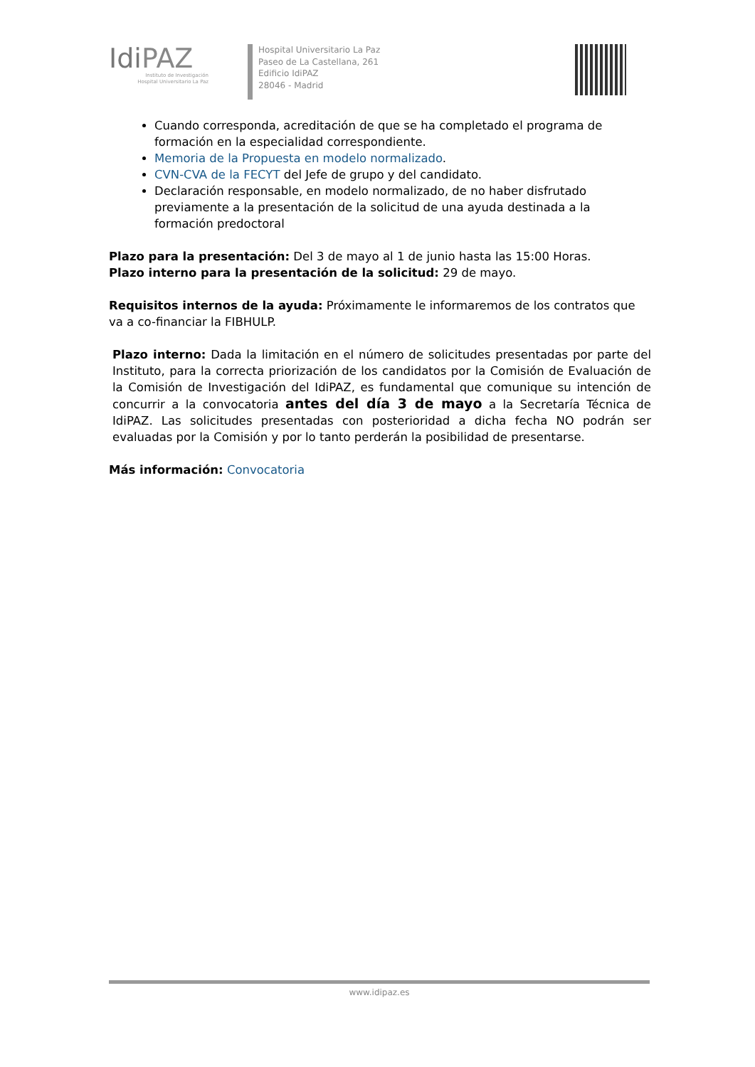IdiPAZ
Instituto de Investigación
Hospital Universitario La Paz
Hospital Universitario La Paz
Paseo de La Castellana, 261
Edificio IdiPAZ
28046 - Madrid
Cuando corresponda, acreditación de que se ha completado el programa de formación en la especialidad correspondiente.
Memoria de la Propuesta en modelo normalizado.
CVN-CVA de la FECYT del Jefe de grupo y del candidato.
Declaración responsable, en modelo normalizado, de no haber disfrutado previamente a la presentación de la solicitud de una ayuda destinada a la formación predoctoral
Plazo para la presentación: Del 3 de mayo al 1 de junio hasta las 15:00 Horas.
Plazo interno para la presentación de la solicitud: 29 de mayo.
Requisitos internos de la ayuda: Próximamente le informaremos de los contratos que va a co-financiar la FIBHULP.
Plazo interno: Dada la limitación en el número de solicitudes presentadas por parte del Instituto, para la correcta priorización de los candidatos por la Comisión de Evaluación de la Comisión de Investigación del IdiPAZ, es fundamental que comunique su intención de concurrir a la convocatoria antes del día 3 de mayo a la Secretaría Técnica de IdiPAZ. Las solicitudes presentadas con posterioridad a dicha fecha NO podrán ser evaluadas por la Comisión y por lo tanto perderán la posibilidad de presentarse.
Más información: Convocatoria
www.idipaz.es